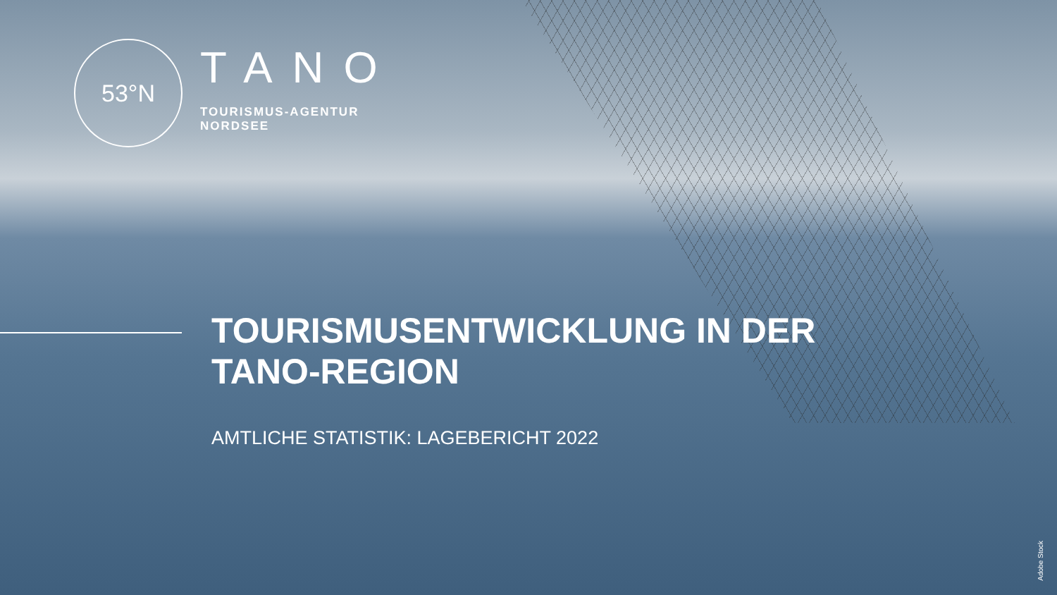53°N
TANO
TOURISMUS-AGENTUR
NORDSEE
TOURISMUSENTWICKLUNG IN DER
TANO-REGION
AMTLICHE STATISTIK: LAGEBERICHT 2022
Adobe Stock